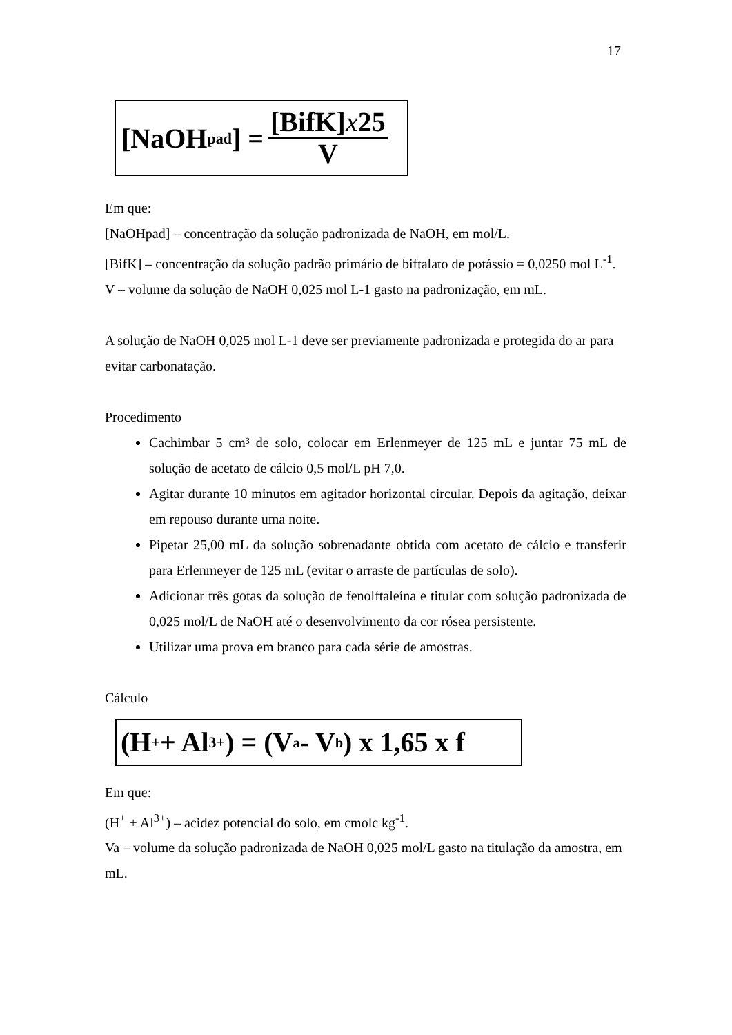17
[NaOH<sub>pad</sub>] = [BifK]x25 V
Em que:
[NaOHpad] – concentração da solução padronizada de NaOH, em mol/L.
[BifK] – concentração da solução padrão primário de biftalato de potássio = 0,0250 mol L<sup>-1</sup>.
V – volume da solução de NaOH 0,025 mol L-1 gasto na padronização, em mL.
A solução de NaOH 0,025 mol L-1 deve ser previamente padronizada e protegida do ar para evitar carbonatação.
Procedimento
Cachimbar 5 cm³ de solo, colocar em Erlenmeyer de 125 mL e juntar 75 mL de solução de acetato de cálcio 0,5 mol/L pH 7,0.
Agitar durante 10 minutos em agitador horizontal circular. Depois da agitação, deixar em repouso durante uma noite.
Pipetar 25,00 mL da solução sobrenadante obtida com acetato de cálcio e transferir para Erlenmeyer de 125 mL (evitar o arraste de partículas de solo).
Adicionar três gotas da solução de fenolftaleína e titular com solução padronizada de 0,025 mol/L de NaOH até o desenvolvimento da cor rósea persistente.
Utilizar uma prova em branco para cada série de amostras.
Cálculo
(H<sup>+</sup> + Al<sup>3+</sup>) = (V<sub>a</sub> - V<sub>b</sub>) x 1,65 x f
Em que:
(H<sup>+</sup> + Al<sup>3+</sup>) – acidez potencial do solo, em cmolc kg<sup>-1</sup>.
Va – volume da solução padronizada de NaOH 0,025 mol/L gasto na titulação da amostra, em mL.